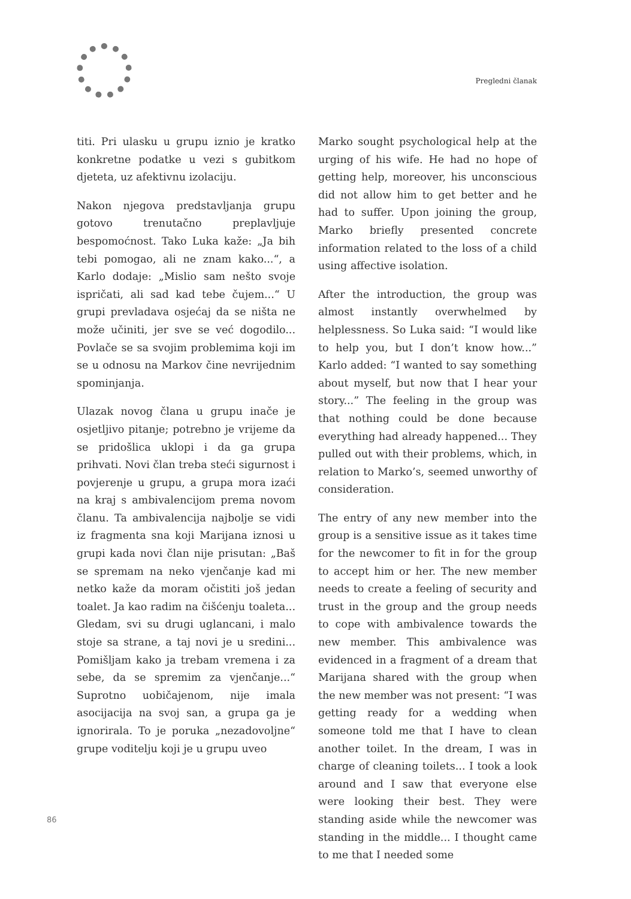Pregledni članak
titi. Pri ulasku u grupu iznio je kratko konkretne podatke u vezi s gubitkom djeteta, uz afektivnu izolaciju.
Nakon njegova predstavljanja grupu gotovo trenutačno preplavljuje bespomoćnost. Tako Luka kaže: „Ja bih tebi pomogao, ali ne znam kako...“, a Karlo dodaje: „Mislio sam nešto svoje ispričati, ali sad kad tebe čujem...“ U grupi prevladava osjećaj da se ništa ne može učiniti, jer sve se već dogodilo... Povlače se sa svojim problemima koji im se u odnosu na Markov čine nevrijednim spominjanja.
Ulazak novog člana u grupu inače je osjetljivo pitanje; potrebno je vrijeme da se pridošlica uklopi i da ga grupa prihvati. Novi član treba steći sigurnost i povjerenje u grupu, a grupa mora izaći na kraj s ambivalencijom prema novom članu. Ta ambivalencija najbolje se vidi iz fragmenta sna koji Marijana iznosi u grupi kada novi član nije prisutan: „Baš se spremam na neko vjenčanje kad mi netko kaže da moram očistiti još jedan toalet. Ja kao radim na čišćenju toaleta... Gledam, svi su drugi uglancani, i malo stoje sa strane, a taj novi je u sredini... Pomišljam kako ja trebam vremena i za sebe, da se spremim za vjenčanje...“ Suprotno uobičajenom, nije imala asocijacija na svoj san, a grupa ga je ignorirala. To je poruka „nezadovoljne“ grupe voditelju koji je u grupu uveo
Marko sought psychological help at the urging of his wife. He had no hope of getting help, moreover, his unconscious did not allow him to get better and he had to suffer. Upon joining the group, Marko briefly presented concrete information related to the loss of a child using affective isolation.
After the introduction, the group was almost instantly overwhelmed by helplessness. So Luka said: “I would like to help you, but I don’t know how...” Karlo added: “I wanted to say something about myself, but now that I hear your story...” The feeling in the group was that nothing could be done because everything had already happened... They pulled out with their problems, which, in relation to Marko’s, seemed unworthy of consideration.
The entry of any new member into the group is a sensitive issue as it takes time for the newcomer to fit in for the group to accept him or her. The new member needs to create a feeling of security and trust in the group and the group needs to cope with ambivalence towards the new member. This ambivalence was evidenced in a fragment of a dream that Marijana shared with the group when the new member was not present: “I was getting ready for a wedding when someone told me that I have to clean another toilet. In the dream, I was in charge of cleaning toilets... I took a look around and I saw that everyone else were looking their best. They were standing aside while the newcomer was standing in the middle... I thought came to me that I needed some
86